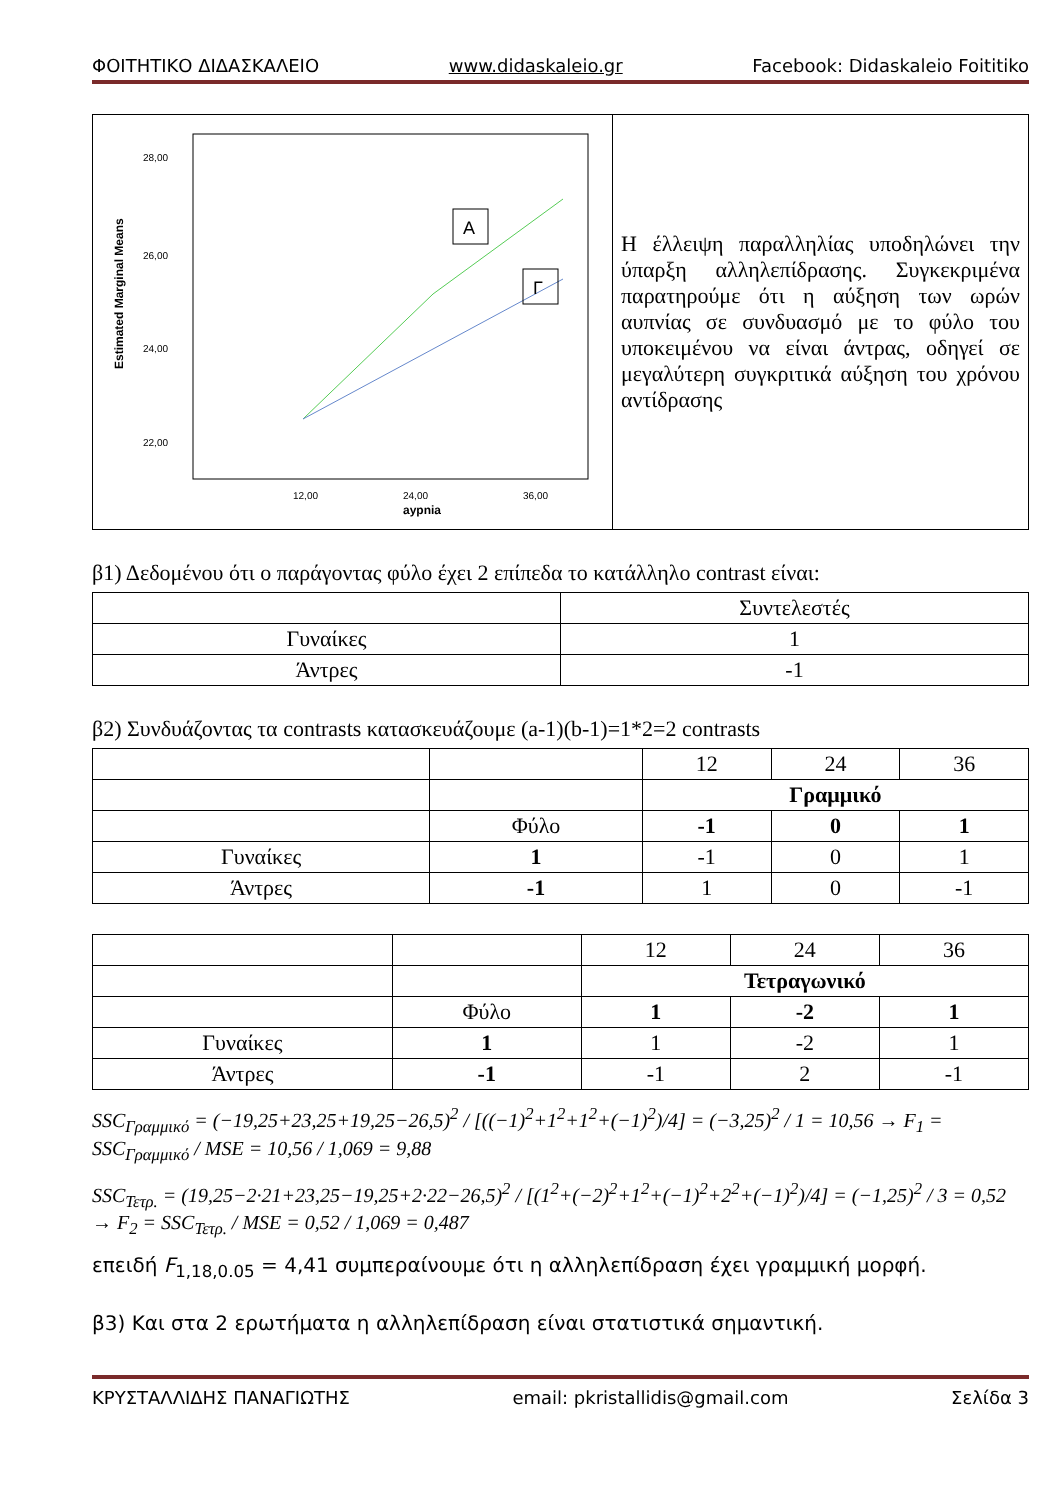ΦΟΙΤΗΤΙΚΟ ΔΙΔΑΣΚΑΛΕΙΟ www.didaskaleio.gr Facebook: Didaskaleio Foititiko
| 28,00 26,00 24,00 22,00 12,00 24,00 36,00 aypnia Estimated Marginal Means Α Γ | Η έλλειψη παραλληλίας υποδηλώνει την ύπαρξη αλληλεπίδρασης. Συγκεκριμένα παρατηρούμε ότι η αύξηση των ωρών αυπνίας σε συνδυασμό με το φύλο του υποκειμένου να είναι άντρας, οδηγεί σε μεγαλύτερη συγκριτικά αύξηση του χρόνου αντίδρασης |
β1) Δεδομένου ότι ο παράγοντας φύλο έχει 2 επίπεδα το κατάλληλο contrast είναι:
| | Συντελεστές |
| Γυναίκες | 1 |
| Άντρες | -1 |
β2) Συνδυάζοντας τα contrasts κατασκευάζουμε (a-1)(b-1)=1*2=2 contrasts
| | | 12 | 24 | 36 |
| | | Γραμμικό | | |
| | Φύλο | -1 | 0 | 1 |
| Γυναίκες | 1 | -1 | 0 | 1 |
| Άντρες | -1 | 1 | 0 | -1 |
| | | 12 | 24 | 36 |
| | | Τετραγωνικό | | |
| | Φύλο | 1 | -2 | 1 |
| Γυναίκες | 1 | 1 | -2 | 1 |
| Άντρες | -1 | -1 | 2 | -1 |
SSC<sub>Γραμμικό</sub> = (−19,25+23,25+19,25−26,5)<sup>2</sup> / [((−1)<sup>2</sup>+1<sup>2</sup>+1<sup>2</sup>+(−1)<sup>2</sup>)/4] = (−3,25)<sup>2</sup> / 1 = 10,56 → F<sub>1</sub> = SSC<sub>Γραμμικό</sub> / MSE = 10,56 / 1,069 = 9,88
SSC<sub>Τετρ.</sub> = (19,25−2·21+23,25−19,25+2·22−26,5)<sup>2</sup> / [(1<sup>2</sup>+(−2)<sup>2</sup>+1<sup>2</sup>+(−1)<sup>2</sup>+2<sup>2</sup>+(−1)<sup>2</sup>)/4] = (−1,25)<sup>2</sup> / 3 = 0,52 → F<sub>2</sub> = SSC<sub>Τετρ.</sub> / MSE = 0,52 / 1,069 = 0,487
επειδή F<sub>1,18,0.05</sub> = 4,41 συμπεραίνουμε ότι η αλληλεπίδραση έχει γραμμική μορφή.
β3) Και στα 2 ερωτήματα η αλληλεπίδραση είναι στατιστικά σημαντική.
ΚΡΥΣΤΑΛΛΙΔΗΣ ΠΑΝΑΓΙΩΤΗΣ email: pkristallidis@gmail.com Σελίδα 3